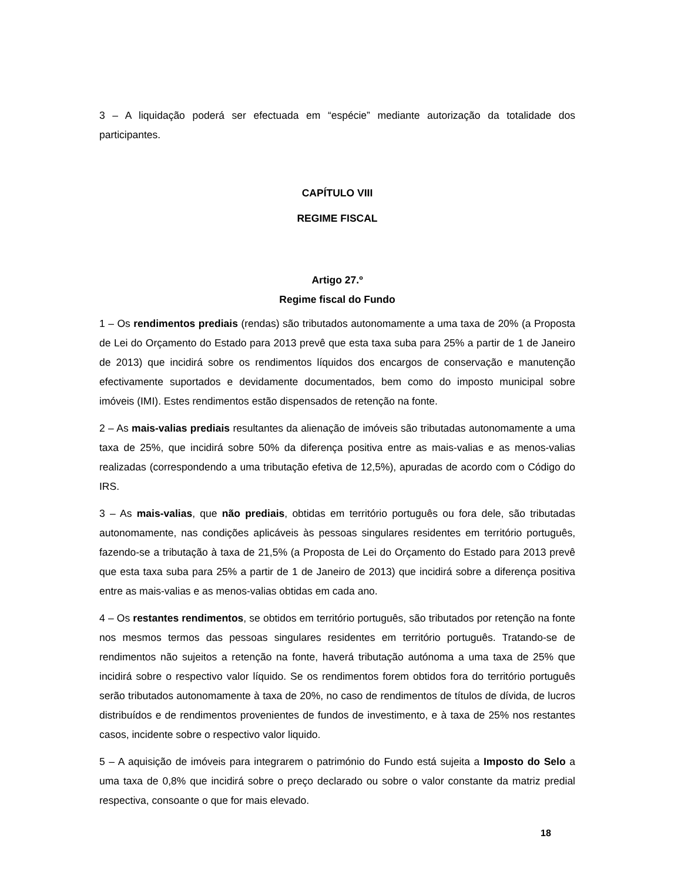3 – A liquidação poderá ser efectuada em “espécie” mediante autorização da totalidade dos participantes.
CAPÍTULO VIII
REGIME FISCAL
Artigo 27.º
Regime fiscal do Fundo
1 – Os rendimentos prediais (rendas) são tributados autonomamente a uma taxa de 20% (a Proposta de Lei do Orçamento do Estado para 2013 prevê que esta taxa suba para 25% a partir de 1 de Janeiro de 2013) que incidirá sobre os rendimentos líquidos dos encargos de conservação e manutenção efectivamente suportados e devidamente documentados, bem como do imposto municipal sobre imóveis (IMI). Estes rendimentos estão dispensados de retenção na fonte.
2 – As mais-valias prediais resultantes da alienação de imóveis são tributadas autonomamente a uma taxa de 25%, que incidirá sobre 50% da diferença positiva entre as mais-valias e as menos-valias realizadas (correspondendo a uma tributação efetiva de 12,5%), apuradas de acordo com o Código do IRS.
3 – As mais-valias, que não prediais, obtidas em território português ou fora dele, são tributadas autonomamente, nas condições aplicáveis às pessoas singulares residentes em território português, fazendo-se a tributação à taxa de 21,5% (a Proposta de Lei do Orçamento do Estado para 2013 prevê que esta taxa suba para 25% a partir de 1 de Janeiro de 2013) que incidirá sobre a diferença positiva entre as mais-valias e as menos-valias obtidas em cada ano.
4 – Os restantes rendimentos, se obtidos em território português, são tributados por retenção na fonte nos mesmos termos das pessoas singulares residentes em território português. Tratando-se de rendimentos não sujeitos a retenção na fonte, haverá tributação autónoma a uma taxa de 25% que incidirá sobre o respectivo valor líquido. Se os rendimentos forem obtidos fora do território português serão tributados autonomamente à taxa de 20%, no caso de rendimentos de títulos de dívida, de lucros distribuídos e de rendimentos provenientes de fundos de investimento, e à taxa de 25% nos restantes casos, incidente sobre o respectivo valor liquido.
5 – A aquisição de imóveis para integrarem o património do Fundo está sujeita a Imposto do Selo a uma taxa de 0,8% que incidirá sobre o preço declarado ou sobre o valor constante da matriz predial respectiva, consoante o que for mais elevado.
18